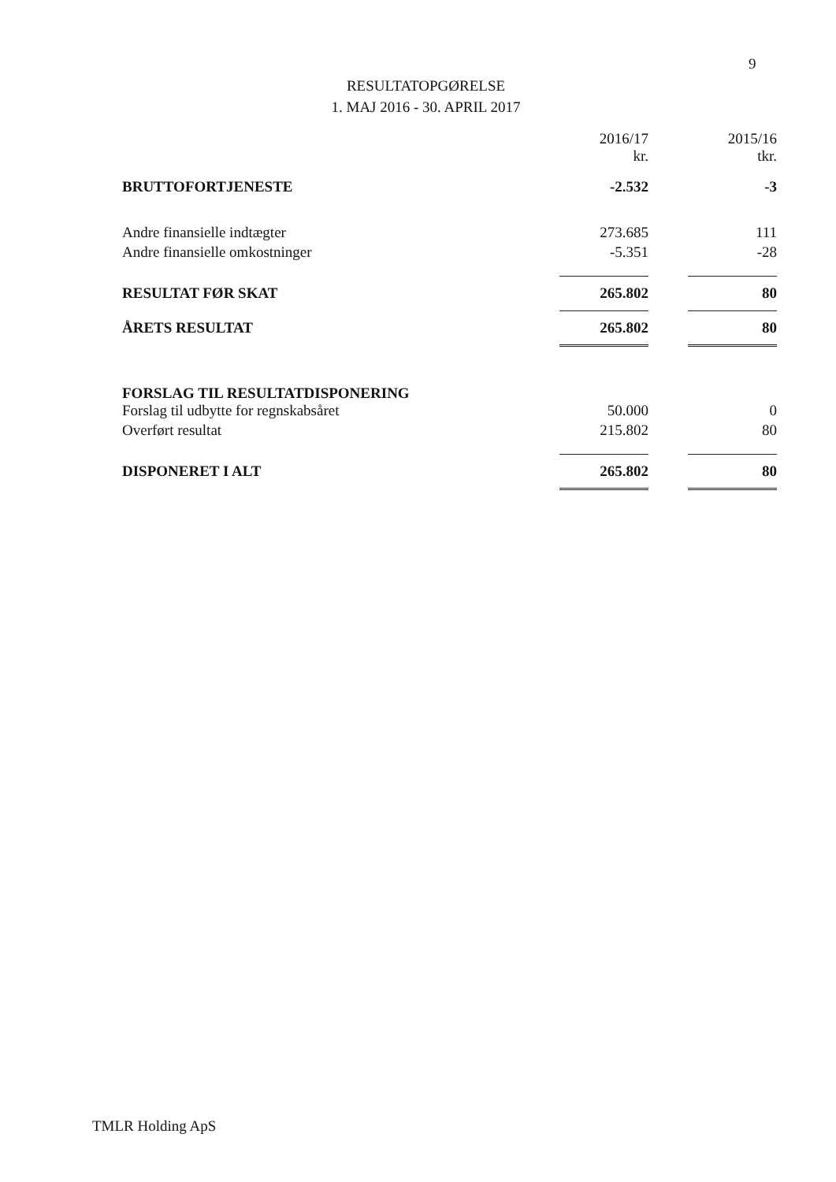9
RESULTATOPGØRELSE
1. MAJ 2016 - 30. APRIL 2017
| | 2016/17 kr. | | 2015/16 tkr. |
| BRUTTOFORTJENESTE | -2.532 | | -3 |
| Andre finansielle indtægter | 273.685 | | 111 |
| Andre finansielle omkostninger | -5.351 | | -28 |
| RESULTAT FØR SKAT | 265.802 | | 80 |
| ÅRETS RESULTAT | 265.802 | | 80 |
| FORSLAG TIL RESULTATDISPONERING | | | |
| Forslag til udbytte for regnskabsåret | 50.000 | | 0 |
| Overført resultat | 215.802 | | 80 |
| DISPONERET I ALT | 265.802 | | 80 |
TMLR Holding ApS